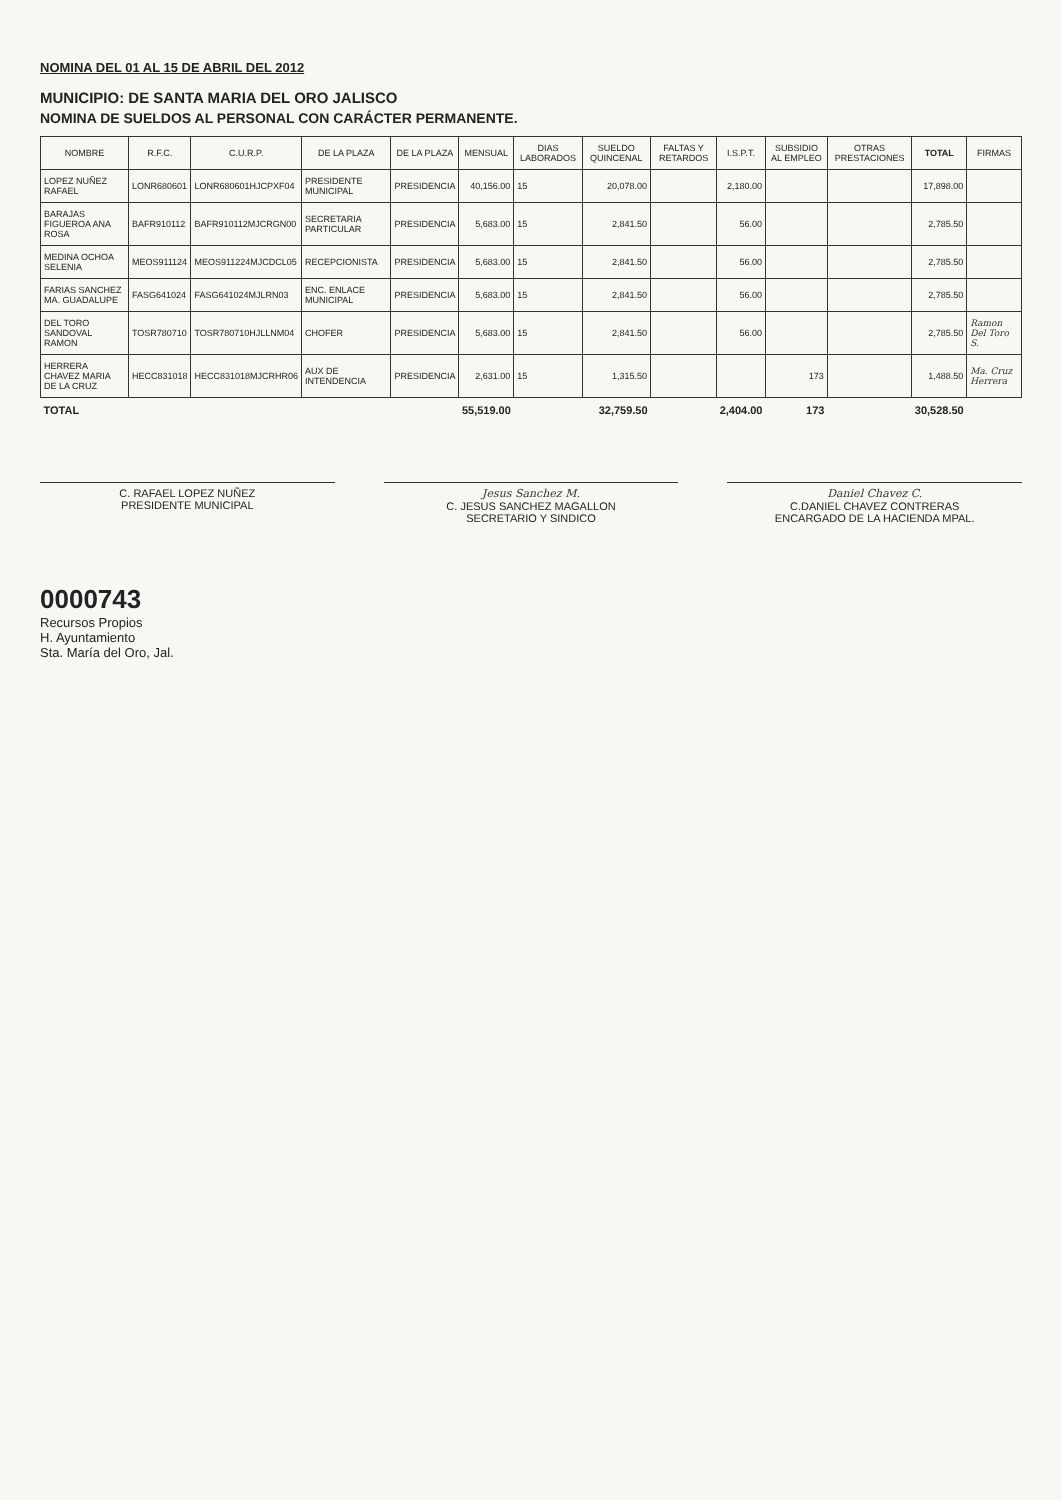NOMINA DEL 01 AL 15 DE ABRIL DEL 2012
MUNICIPIO: DE SANTA MARIA DEL ORO JALISCO
NOMINA DE SUELDOS AL PERSONAL CON CARÁCTER PERMANENTE.
| NOMBRE | R.F.C. | C.U.R.P. | DE LA PLAZA | DE LA PLAZA | MENSUAL | DIAS LABORADOS | SUELDO QUINCENAL | FALTAS Y RETARDOS | I.S.P.T. | SUBSIDIO AL EMPLEO | OTRAS PRESTACIONES | TOTAL | FIRMAS |
| --- | --- | --- | --- | --- | --- | --- | --- | --- | --- | --- | --- | --- | --- |
| LOPEZ NUÑEZ RAFAEL | LONR680601 | LONR680601HJCPXF04 | PRESIDENTE MUNICIPAL | PRESIDENCIA | 40,156.00 | 15 | 20,078.00 | | 2,180.00 | | | 17,898.00 | |
| BARAJAS FIGUEROA ANA ROSA | BAFR910112 | BAFR910112MJCRGN00 | SECRETARIA PARTICULAR | PRESIDENCIA | 5,683.00 | 15 | 2,841.50 | | 56.00 | | | 2,785.50 | |
| MEDINA OCHOA SELENIA | MEOS911124 | MEOS911224MJCDCL05 | RECEPCIONISTA | PRESIDENCIA | 5,683.00 | 15 | 2,841.50 | | 56.00 | | | 2,785.50 | |
| FARIAS SANCHEZ MA. GUADALUPE | FASG641024 | FASG641024MJLRN03 | ENC. ENLACE MUNICIPAL | PRESIDENCIA | 5,683.00 | 15 | 2,841.50 | | 56.00 | | | 2,785.50 | |
| DEL TORO SANDOVAL RAMON | TOSR780710 | TOSR780710HJLLNM04 | CHOFER | PRESIDENCIA | 5,683.00 | 15 | 2,841.50 | | 56.00 | | | 2,785.50 | Ramon Del Toro S. |
| HERRERA CHAVEZ MARIA DE LA CRUZ | HECC831018 | HECC831018MJCRHR06 | AUX DE INTENDENCIA | PRESIDENCIA | 2,631.00 | 15 | 1,315.50 | | | 173 | | 1,488.50 | Ma. Cruz Herrera |
| TOTAL | | | | | 55,519.00 | | 32,759.50 | | 2,404.00 | 173 | | 30,528.50 | |
C. RAFAEL LOPEZ NUÑEZ
PRESIDENTE MUNICIPAL
Jesus Sanchez M.
C. JESUS SANCHEZ MAGALLON
SECRETARIO Y SINDICO
Daniel Chavez C.
C.DANIEL CHAVEZ CONTRERAS
ENCARGADO DE LA HACIENDA MPAL.
0000743
Recursos Propios
H. Ayuntamiento
Sta. María del Oro, Jal.